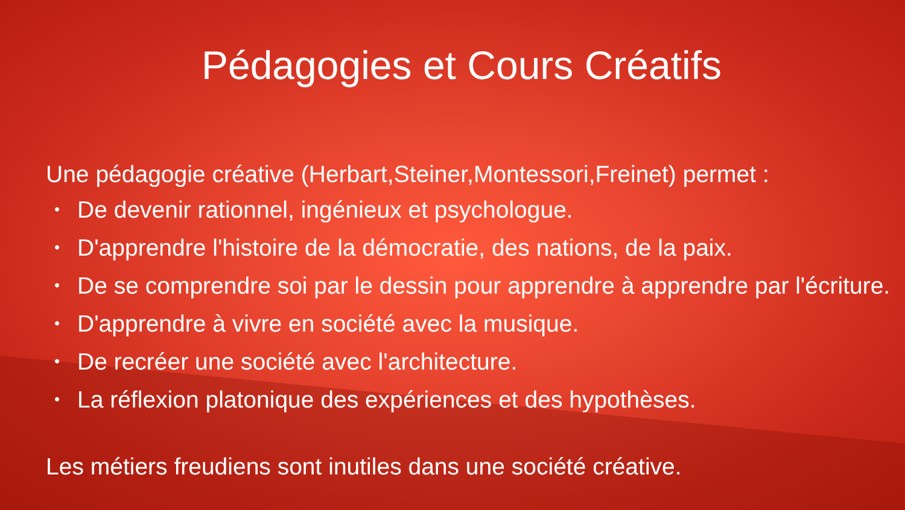Pédagogies et Cours Créatifs
Une pédagogie créative (Herbart,Steiner,Montessori,Freinet) permet :
• De devenir rationnel, ingénieux et psychologue.
• D'apprendre l'histoire de la démocratie, des nations, de la paix.
• De se comprendre soi par le dessin pour apprendre à apprendre par l'écriture.
• D'apprendre à vivre en société avec la musique.
• De recréer une société avec l'architecture.
• La réflexion platonique des expériences et des hypothèses.
Les métiers freudiens sont inutiles dans une société créative.